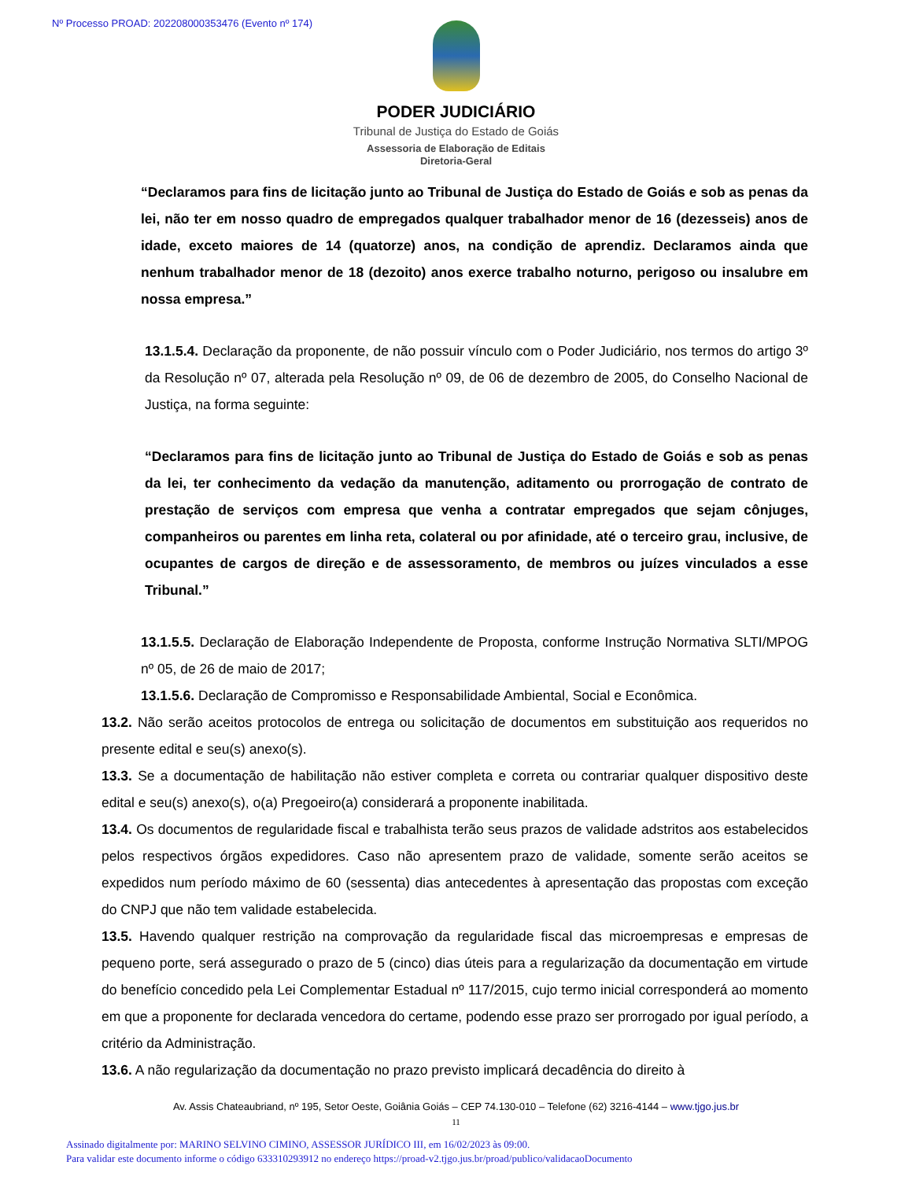Nº Processo PROAD: 202208000353476 (Evento nº 174)
PODER JUDICIÁRIO
Tribunal de Justiça do Estado de Goiás
Assessoria de Elaboração de Editais
Diretoria-Geral
“Declaramos para fins de licitação junto ao Tribunal de Justiça do Estado de Goiás e sob as penas da lei, não ter em nosso quadro de empregados qualquer trabalhador menor de 16 (dezesseis) anos de idade, exceto maiores de 14 (quatorze) anos, na condição de aprendiz. Declaramos ainda que nenhum trabalhador menor de 18 (dezoito) anos exerce trabalho noturno, perigoso ou insalubre em nossa empresa.”
13.1.5.4. Declaração da proponente, de não possuir vínculo com o Poder Judiciário, nos termos do artigo 3º da Resolução nº 07, alterada pela Resolução nº 09, de 06 de dezembro de 2005, do Conselho Nacional de Justiça, na forma seguinte:
“Declaramos para fins de licitação junto ao Tribunal de Justiça do Estado de Goiás e sob as penas da lei, ter conhecimento da vedação da manutenção, aditamento ou prorrogação de contrato de prestação de serviços com empresa que venha a contratar empregados que sejam cônjuges, companheiros ou parentes em linha reta, colateral ou por afinidade, até o terceiro grau, inclusive, de ocupantes de cargos de direção e de assessoramento, de membros ou juízes vinculados a esse Tribunal.”
13.1.5.5. Declaração de Elaboração Independente de Proposta, conforme Instrução Normativa SLTI/MPOG nº 05, de 26 de maio de 2017;
13.1.5.6. Declaração de Compromisso e Responsabilidade Ambiental, Social e Econômica.
13.2. Não serão aceitos protocolos de entrega ou solicitação de documentos em substituição aos requeridos no presente edital e seu(s) anexo(s).
13.3. Se a documentação de habilitação não estiver completa e correta ou contrariar qualquer dispositivo deste edital e seu(s) anexo(s), o(a) Pregoeiro(a) considerará a proponente inabilitada.
13.4. Os documentos de regularidade fiscal e trabalhista terão seus prazos de validade adstritos aos estabelecidos pelos respectivos órgãos expedidores. Caso não apresentem prazo de validade, somente serão aceitos se expedidos num período máximo de 60 (sessenta) dias antecedentes à apresentação das propostas com exceção do CNPJ que não tem validade estabelecida.
13.5. Havendo qualquer restrição na comprovação da regularidade fiscal das microempresas e empresas de pequeno porte, será assegurado o prazo de 5 (cinco) dias úteis para a regularização da documentação em virtude do benefício concedido pela Lei Complementar Estadual nº 117/2015, cujo termo inicial corresponderá ao momento em que a proponente for declarada vencedora do certame, podendo esse prazo ser prorrogado por igual período, a critério da Administração.
13.6. A não regularização da documentação no prazo previsto implicará decadência do direito à
Av. Assis Chateaubriand, nº 195, Setor Oeste, Goiânia Goiás – CEP 74.130-010 – Telefone (62) 3216-4144 – www.tjgo.jus.br
11
Assinado digitalmente por: MARINO SELVINO CIMINO, ASSESSOR JURÍDICO III, em 16/02/2023 às 09:00.
Para validar este documento informe o código 633310293912 no endereço https://proad-v2.tjgo.jus.br/proad/publico/validacaoDocumento